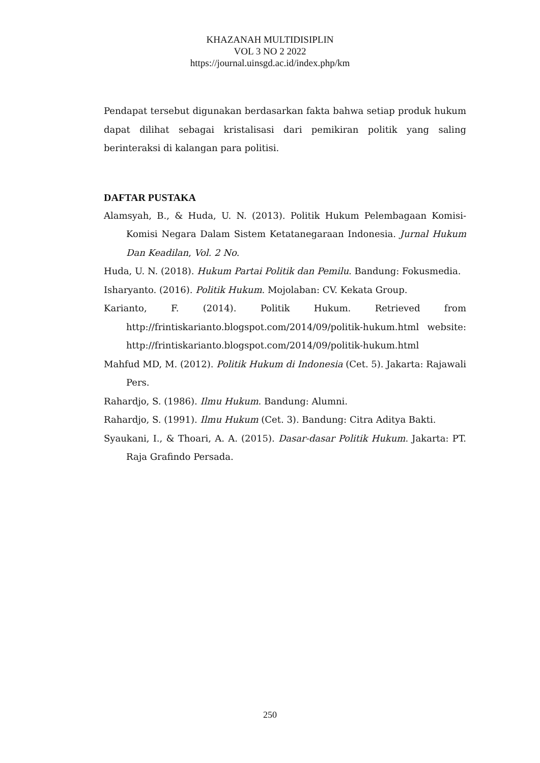KHAZANAH MULTIDISIPLIN
VOL 3 NO 2 2022
https://journal.uinsgd.ac.id/index.php/km
Pendapat tersebut digunakan berdasarkan fakta bahwa setiap produk hukum dapat dilihat sebagai kristalisasi dari pemikiran politik yang saling berinteraksi di kalangan para politisi.
DAFTAR PUSTAKA
Alamsyah, B., & Huda, U. N. (2013). Politik Hukum Pelembagaan Komisi-Komisi Negara Dalam Sistem Ketatanegaraan Indonesia. Jurnal Hukum Dan Keadilan, Vol. 2 No.
Huda, U. N. (2018). Hukum Partai Politik dan Pemilu. Bandung: Fokusmedia.
Isharyanto. (2016). Politik Hukum. Mojolaban: CV. Kekata Group.
Karianto, F. (2014). Politik Hukum. Retrieved from http://frintiskarianto.blogspot.com/2014/09/politik-hukum.html website: http://frintiskarianto.blogspot.com/2014/09/politik-hukum.html
Mahfud MD, M. (2012). Politik Hukum di Indonesia (Cet. 5). Jakarta: Rajawali Pers.
Rahardjo, S. (1986). Ilmu Hukum. Bandung: Alumni.
Rahardjo, S. (1991). Ilmu Hukum (Cet. 3). Bandung: Citra Aditya Bakti.
Syaukani, I., & Thoari, A. A. (2015). Dasar-dasar Politik Hukum. Jakarta: PT. Raja Grafindo Persada.
250